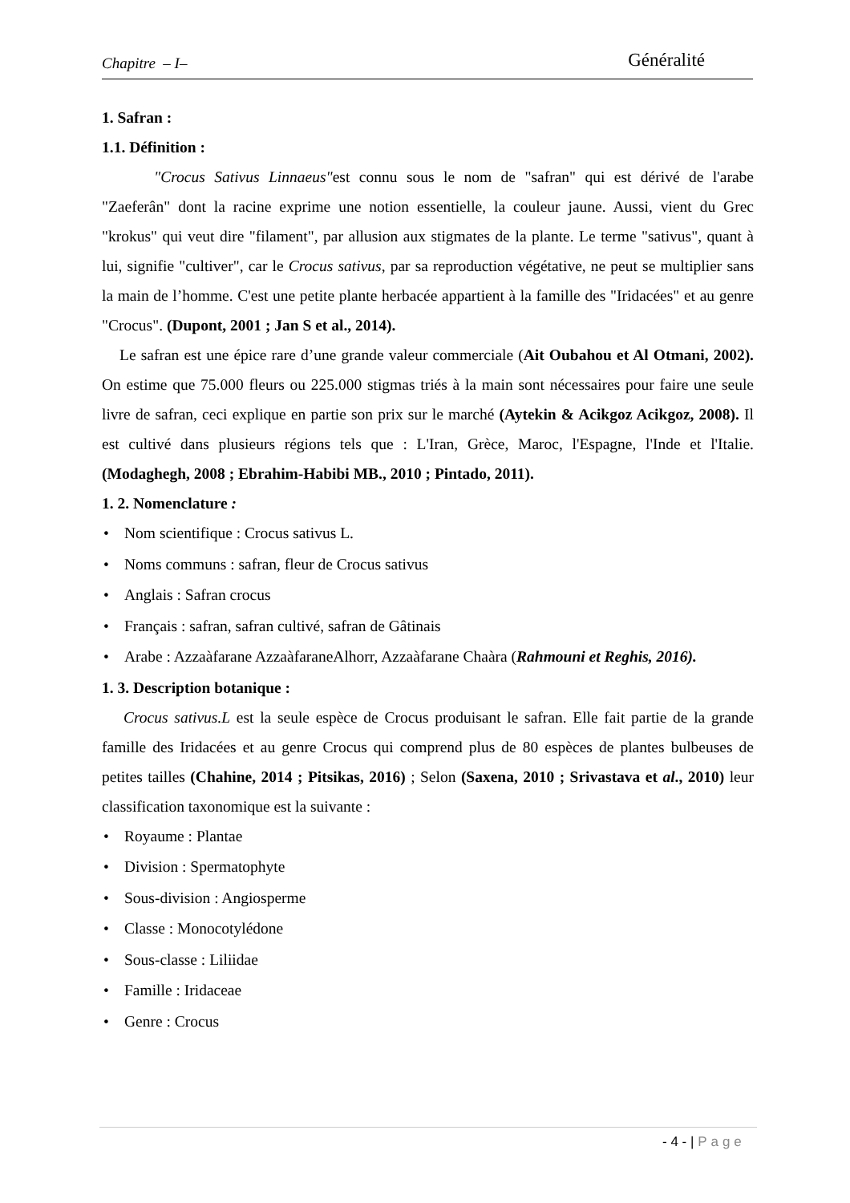Chapitre – I– Généralité
1. Safran :
1.1. Définition :
"Crocus Sativus Linnaeus"est connu sous le nom de "safran" qui est dérivé de l'arabe "Zaeferân" dont la racine exprime une notion essentielle, la couleur jaune. Aussi, vient du Grec "krokus" qui veut dire "filament", par allusion aux stigmates de la plante. Le terme "sativus", quant à lui, signifie "cultiver", car le Crocus sativus, par sa reproduction végétative, ne peut se multiplier sans la main de l’homme. C'est une petite plante herbacée appartient à la famille des "Iridacées" et au genre "Crocus". (Dupont, 2001 ; Jan S et al., 2014).
Le safran est une épice rare d’une grande valeur commerciale (Ait Oubahou et Al Otmani, 2002). On estime que 75.000 fleurs ou 225.000 stigmas triés à la main sont nécessaires pour faire une seule livre de safran, ceci explique en partie son prix sur le marché (Aytekin & Acikgoz Acikgoz, 2008). Il est cultivé dans plusieurs régions tels que : L'Iran, Grèce, Maroc, l'Espagne, l'Inde et l'Italie. (Modaghegh, 2008 ; Ebrahim-Habibi MB., 2010 ; Pintado, 2011).
1. 2. Nomenclature :
Nom scientifique : Crocus sativus L.
Noms communs : safran, fleur de Crocus sativus
Anglais : Safran crocus
Français : safran, safran cultivé, safran de Gâtinais
Arabe : Azzaàfarane AzzaàfaraneAlhorr, Azzaàfarane Chaàra (Rahmouni et Reghis, 2016).
1. 3. Description botanique :
Crocus sativus.L est la seule espèce de Crocus produisant le safran. Elle fait partie de la grande famille des Iridacées et au genre Crocus qui comprend plus de 80 espèces de plantes bulbeuses de petites tailles (Chahine, 2014 ; Pitsikas, 2016) ; Selon (Saxena, 2010 ; Srivastava et al., 2010) leur classification taxonomique est la suivante :
Royaume : Plantae
Division : Spermatophyte
Sous-division : Angiosperme
Classe : Monocotylédone
Sous-classe : Liliidae
Famille : Iridaceae
Genre : Crocus
- 4 - | Page